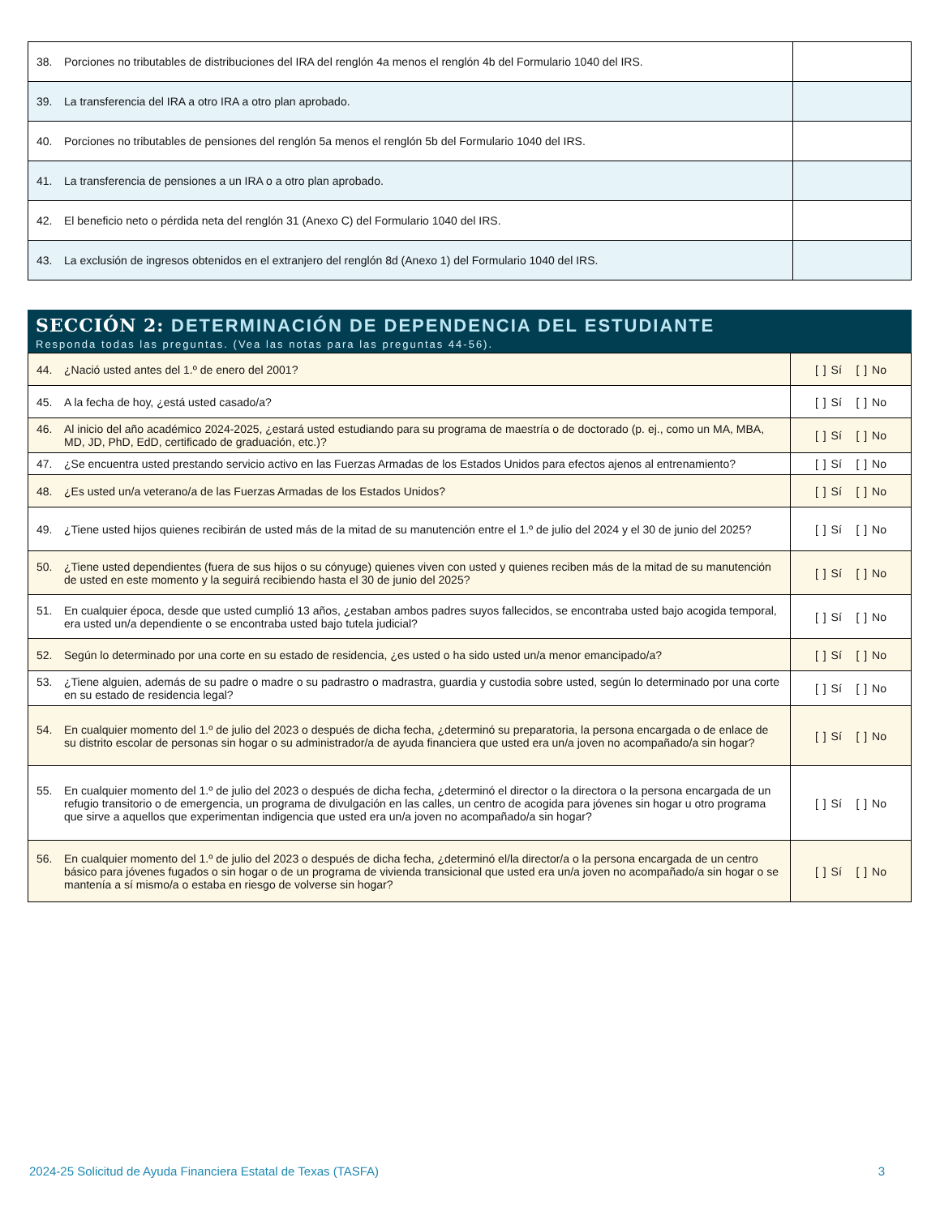| 38. Porciones no tributables de distribuciones del IRA del renglón 4a menos el renglón 4b del Formulario 1040 del IRS. | |
| 39. La transferencia del IRA a otro IRA a otro plan aprobado. | |
| 40. Porciones no tributables de pensiones del renglón 5a menos el renglón 5b del Formulario 1040 del IRS. | |
| 41. La transferencia de pensiones a un IRA o a otro plan aprobado. | |
| 42. El beneficio neto o pérdida neta del renglón 31 (Anexo C) del Formulario 1040 del IRS. | |
| 43. La exclusión de ingresos obtenidos en el extranjero del renglón 8d (Anexo 1) del Formulario 1040 del IRS. | |
SECCIÓN 2: DETERMINACIÓN DE DEPENDENCIA DEL ESTUDIANTE
Responda todas las preguntas. (Vea las notas para las preguntas 44-56).
| 44. ¿Nació usted antes del 1.º de enero del 2001? | [ ] Sí [ ] No |
| 45. A la fecha de hoy, ¿está usted casado/a? | [ ] Sí [ ] No |
| 46. Al inicio del año académico 2024-2025, ¿estará usted estudiando para su programa de maestría o de doctorado (p. ej., como un MA, MBA, MD, JD, PhD, EdD, certificado de graduación, etc.)? | [ ] Sí [ ] No |
| 47. ¿Se encuentra usted prestando servicio activo en las Fuerzas Armadas de los Estados Unidos para efectos ajenos al entrenamiento? | [ ] Sí [ ] No |
| 48. ¿Es usted un/a veterano/a de las Fuerzas Armadas de los Estados Unidos? | [ ] Sí [ ] No |
| 49. ¿Tiene usted hijos quienes recibirán de usted más de la mitad de su manutención entre el 1.º de julio del 2024 y el 30 de junio del 2025? | [ ] Sí [ ] No |
| 50. ¿Tiene usted dependientes (fuera de sus hijos o su cónyuge) quienes viven con usted y quienes reciben más de la mitad de su manutención de usted en este momento y la seguirá recibiendo hasta el 30 de junio del 2025? | [ ] Sí [ ] No |
| 51. En cualquier época, desde que usted cumplió 13 años, ¿estaban ambos padres suyos fallecidos, se encontraba usted bajo acogida temporal, era usted un/a dependiente o se encontraba usted bajo tutela judicial? | [ ] Sí [ ] No |
| 52. Según lo determinado por una corte en su estado de residencia, ¿es usted o ha sido usted un/a menor emancipado/a? | [ ] Sí [ ] No |
| 53. ¿Tiene alguien, además de su padre o madre o su padrastro o madrastra, guardia y custodia sobre usted, según lo determinado por una corte en su estado de residencia legal? | [ ] Sí [ ] No |
| 54. En cualquier momento del 1.º de julio del 2023 o después de dicha fecha, ¿determinó su preparatoria, la persona encargada o de enlace de su distrito escolar de personas sin hogar o su administrador/a de ayuda financiera que usted era un/a joven no acompañado/a sin hogar? | [ ] Sí [ ] No |
| 55. En cualquier momento del 1.º de julio del 2023 o después de dicha fecha, ¿determinó el director o la directora o la persona encargada de un refugio transitorio o de emergencia, un programa de divulgación en las calles, un centro de acogida para jóvenes sin hogar u otro programa que sirve a aquellos que experimentan indigencia que usted era un/a joven no acompañado/a sin hogar? | [ ] Sí [ ] No |
| 56. En cualquier momento del 1.º de julio del 2023 o después de dicha fecha, ¿determinó el/la director/a o la persona encargada de un centro básico para jóvenes fugados o sin hogar o de un programa de vivienda transicional que usted era un/a joven no acompañado/a sin hogar o se mantenía a sí mismo/a o estaba en riesgo de volverse sin hogar? | [ ] Sí [ ] No |
2024-25 Solicitud de Ayuda Financiera Estatal de Texas (TASFA) 3